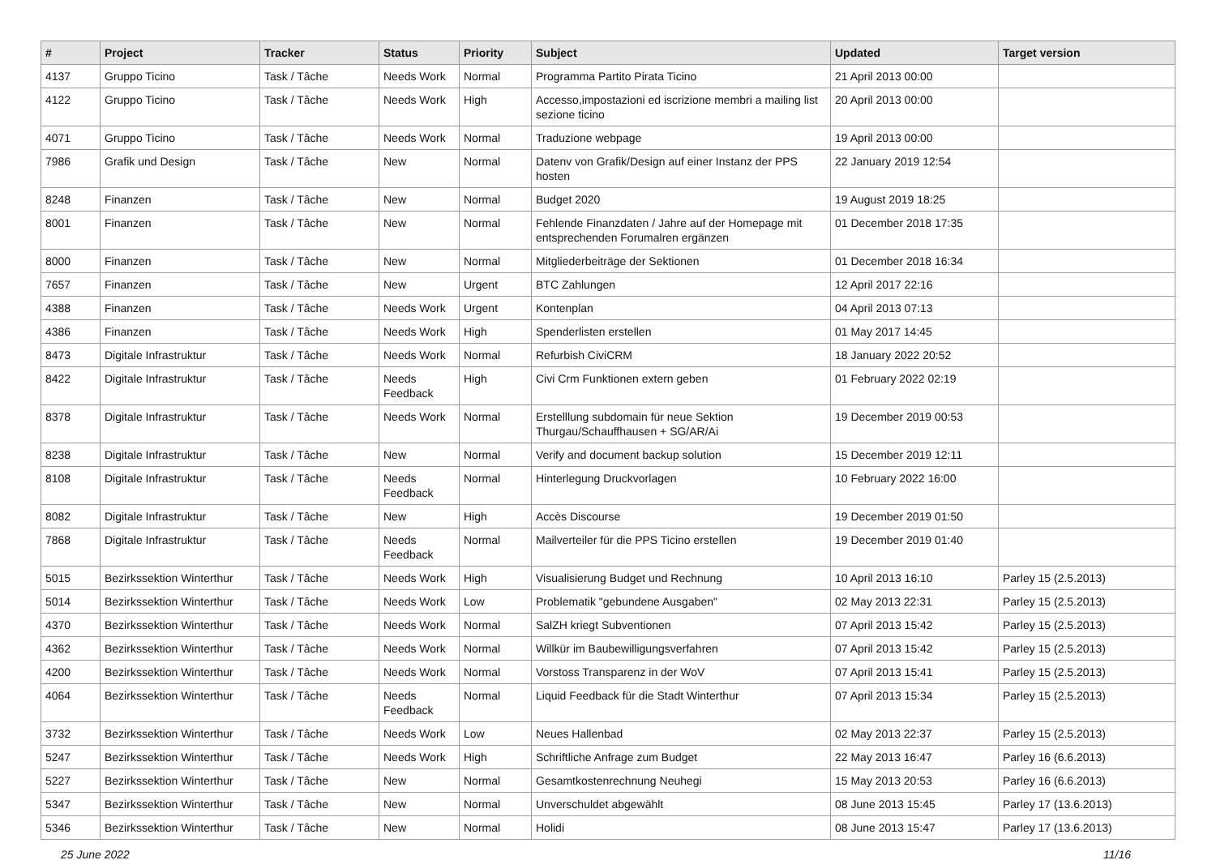| # | Project | Tracker | Status | Priority | Subject | Updated | Target version |
| --- | --- | --- | --- | --- | --- | --- | --- |
| 4137 | Gruppo Ticino | Task / Tâche | Needs Work | Normal | Programma Partito Pirata Ticino | 21 April 2013 00:00 | |
| 4122 | Gruppo Ticino | Task / Tâche | Needs Work | High | Accesso,impostazioni ed iscrizione membri a mailing list sezione ticino | 20 April 2013 00:00 | |
| 4071 | Gruppo Ticino | Task / Tâche | Needs Work | Normal | Traduzione webpage | 19 April 2013 00:00 | |
| 7986 | Grafik und Design | Task / Tâche | New | Normal | Datenv von Grafik/Design auf einer Instanz der PPS hosten | 22 January 2019 12:54 | |
| 8248 | Finanzen | Task / Tâche | New | Normal | Budget 2020 | 19 August 2019 18:25 | |
| 8001 | Finanzen | Task / Tâche | New | Normal | Fehlende Finanzdaten / Jahre auf der Homepage mit entsprechenden Forumalren ergänzen | 01 December 2018 17:35 | |
| 8000 | Finanzen | Task / Tâche | New | Normal | Mitgliederbeiträge der Sektionen | 01 December 2018 16:34 | |
| 7657 | Finanzen | Task / Tâche | New | Urgent | BTC Zahlungen | 12 April 2017 22:16 | |
| 4388 | Finanzen | Task / Tâche | Needs Work | Urgent | Kontenplan | 04 April 2013 07:13 | |
| 4386 | Finanzen | Task / Tâche | Needs Work | High | Spenderlisten erstellen | 01 May 2017 14:45 | |
| 8473 | Digitale Infrastruktur | Task / Tâche | Needs Work | Normal | Refurbish CiviCRM | 18 January 2022 20:52 | |
| 8422 | Digitale Infrastruktur | Task / Tâche | Needs Feedback | High | Civi Crm Funktionen extern geben | 01 February 2022 02:19 | |
| 8378 | Digitale Infrastruktur | Task / Tâche | Needs Work | Normal | Erstelllung subdomain für neue Sektion Thurgau/Schauffhausen + SG/AR/Ai | 19 December 2019 00:53 | |
| 8238 | Digitale Infrastruktur | Task / Tâche | New | Normal | Verify and document backup solution | 15 December 2019 12:11 | |
| 8108 | Digitale Infrastruktur | Task / Tâche | Needs Feedback | Normal | Hinterlegung Druckvorlagen | 10 February 2022 16:00 | |
| 8082 | Digitale Infrastruktur | Task / Tâche | New | High | Accès Discourse | 19 December 2019 01:50 | |
| 7868 | Digitale Infrastruktur | Task / Tâche | Needs Feedback | Normal | Mailverteiler für die PPS Ticino erstellen | 19 December 2019 01:40 | |
| 5015 | Bezirkssektion Winterthur | Task / Tâche | Needs Work | High | Visualisierung Budget und Rechnung | 10 April 2013 16:10 | Parley 15 (2.5.2013) |
| 5014 | Bezirkssektion Winterthur | Task / Tâche | Needs Work | Low | Problematik "gebundene Ausgaben" | 02 May 2013 22:31 | Parley 15 (2.5.2013) |
| 4370 | Bezirkssektion Winterthur | Task / Tâche | Needs Work | Normal | SalZH kriegt Subventionen | 07 April 2013 15:42 | Parley 15 (2.5.2013) |
| 4362 | Bezirkssektion Winterthur | Task / Tâche | Needs Work | Normal | Willkür im Baubewilligungsverfahren | 07 April 2013 15:42 | Parley 15 (2.5.2013) |
| 4200 | Bezirkssektion Winterthur | Task / Tâche | Needs Work | Normal | Vorstoss Transparenz in der WoV | 07 April 2013 15:41 | Parley 15 (2.5.2013) |
| 4064 | Bezirkssektion Winterthur | Task / Tâche | Needs Feedback | Normal | Liquid Feedback für die Stadt Winterthur | 07 April 2013 15:34 | Parley 15 (2.5.2013) |
| 3732 | Bezirkssektion Winterthur | Task / Tâche | Needs Work | Low | Neues Hallenbad | 02 May 2013 22:37 | Parley 15 (2.5.2013) |
| 5247 | Bezirkssektion Winterthur | Task / Tâche | Needs Work | High | Schriftliche Anfrage zum Budget | 22 May 2013 16:47 | Parley 16 (6.6.2013) |
| 5227 | Bezirkssektion Winterthur | Task / Tâche | New | Normal | Gesamtkostenrechnung Neuhegi | 15 May 2013 20:53 | Parley 16 (6.6.2013) |
| 5347 | Bezirkssektion Winterthur | Task / Tâche | New | Normal | Unverschuldet abgewählt | 08 June 2013 15:45 | Parley 17 (13.6.2013) |
| 5346 | Bezirkssektion Winterthur | Task / Tâche | New | Normal | Holidi | 08 June 2013 15:47 | Parley 17 (13.6.2013) |
25 June 2022 11/16